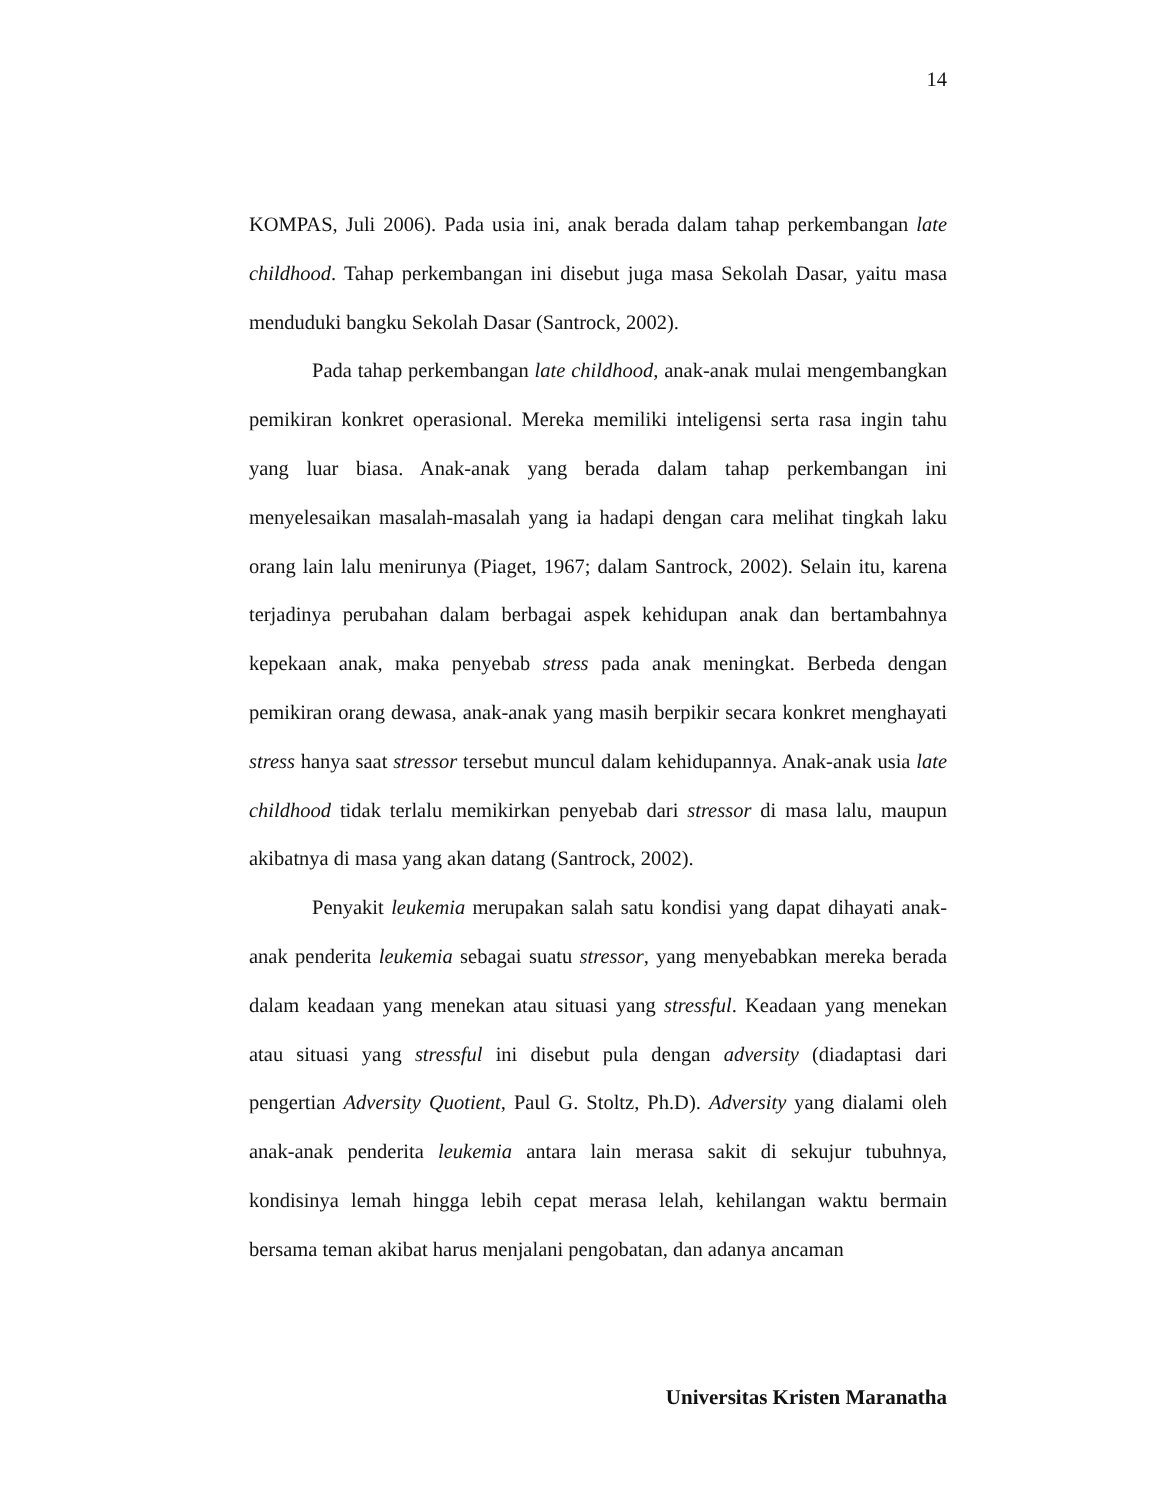14
KOMPAS, Juli 2006). Pada usia ini, anak berada dalam tahap perkembangan late childhood. Tahap perkembangan ini disebut juga masa Sekolah Dasar, yaitu masa menduduki bangku Sekolah Dasar (Santrock, 2002).
Pada tahap perkembangan late childhood, anak-anak mulai mengembangkan pemikiran konkret operasional. Mereka memiliki inteligensi serta rasa ingin tahu yang luar biasa. Anak-anak yang berada dalam tahap perkembangan ini menyelesaikan masalah-masalah yang ia hadapi dengan cara melihat tingkah laku orang lain lalu menirunya (Piaget, 1967; dalam Santrock, 2002). Selain itu, karena terjadinya perubahan dalam berbagai aspek kehidupan anak dan bertambahnya kepekaan anak, maka penyebab stress pada anak meningkat. Berbeda dengan pemikiran orang dewasa, anak-anak yang masih berpikir secara konkret menghayati stress hanya saat stressor tersebut muncul dalam kehidupannya. Anak-anak usia late childhood tidak terlalu memikirkan penyebab dari stressor di masa lalu, maupun akibatnya di masa yang akan datang (Santrock, 2002).
Penyakit leukemia merupakan salah satu kondisi yang dapat dihayati anak-anak penderita leukemia sebagai suatu stressor, yang menyebabkan mereka berada dalam keadaan yang menekan atau situasi yang stressful. Keadaan yang menekan atau situasi yang stressful ini disebut pula dengan adversity (diadaptasi dari pengertian Adversity Quotient, Paul G. Stoltz, Ph.D). Adversity yang dialami oleh anak-anak penderita leukemia antara lain merasa sakit di sekujur tubuhnya, kondisinya lemah hingga lebih cepat merasa lelah, kehilangan waktu bermain bersama teman akibat harus menjalani pengobatan, dan adanya ancaman
Universitas Kristen Maranatha